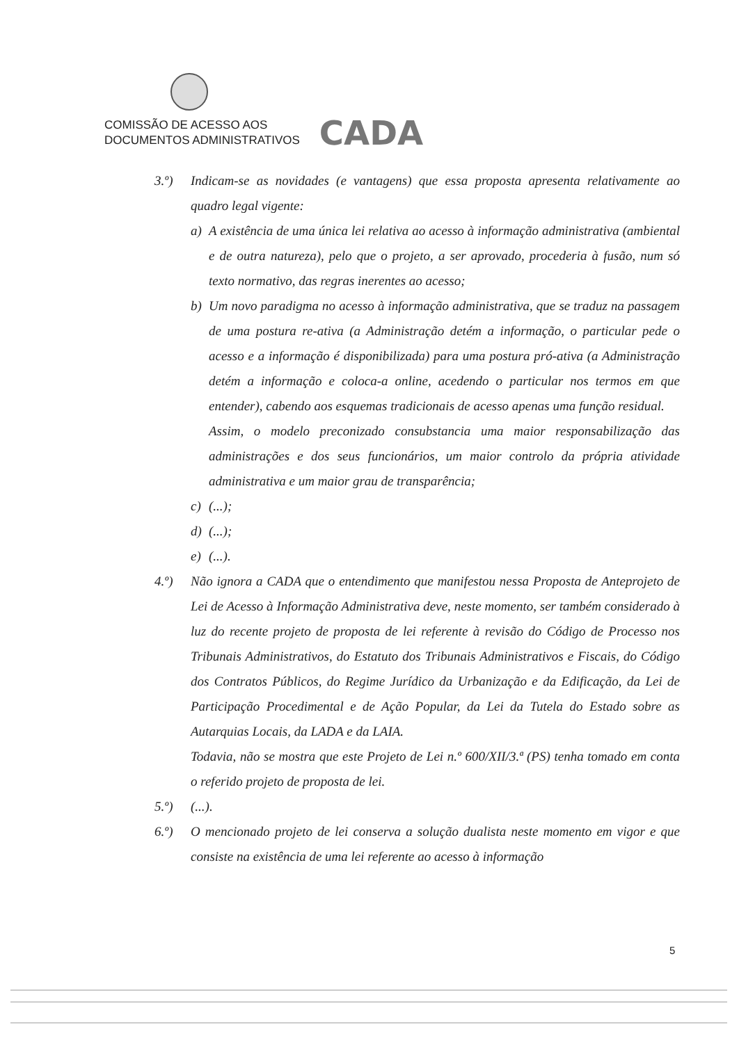COMISSÃO DE ACESSO AOS
DOCUMENTOS ADMINISTRATIVOS
CADA
3.º) Indicam-se as novidades (e vantagens) que essa proposta apresenta relativamente ao quadro legal vigente:
a) A existência de uma única lei relativa ao acesso à informação administrativa (ambiental e de outra natureza), pelo que o projeto, a ser aprovado, procederia à fusão, num só texto normativo, das regras inerentes ao acesso;
b) Um novo paradigma no acesso à informação administrativa, que se traduz na passagem de uma postura re-ativa (a Administração detém a informação, o particular pede o acesso e a informação é disponibilizada) para uma postura pró-ativa (a Administração detém a informação e coloca-a online, acedendo o particular nos termos em que entender), cabendo aos esquemas tradicionais de acesso apenas uma função residual.
Assim, o modelo preconizado consubstancia uma maior responsabilização das administrações e dos seus funcionários, um maior controlo da própria atividade administrativa e um maior grau de transparência;
c) (...);
d) (...);
e) (...).
4.º) Não ignora a CADA que o entendimento que manifestou nessa Proposta de Anteprojeto de Lei de Acesso à Informação Administrativa deve, neste momento, ser também considerado à luz do recente projeto de proposta de lei referente à revisão do Código de Processo nos Tribunais Administrativos, do Estatuto dos Tribunais Administrativos e Fiscais, do Código dos Contratos Públicos, do Regime Jurídico da Urbanização e da Edificação, da Lei de Participação Procedimental e de Ação Popular, da Lei da Tutela do Estado sobre as Autarquias Locais, da LADA e da LAIA.
Todavia, não se mostra que este Projeto de Lei n.º 600/XII/3.ª (PS) tenha tomado em conta o referido projeto de proposta de lei.
5.º) (...).
6.º) O mencionado projeto de lei conserva a solução dualista neste momento em vigor e que consiste na existência de uma lei referente ao acesso à informação
5